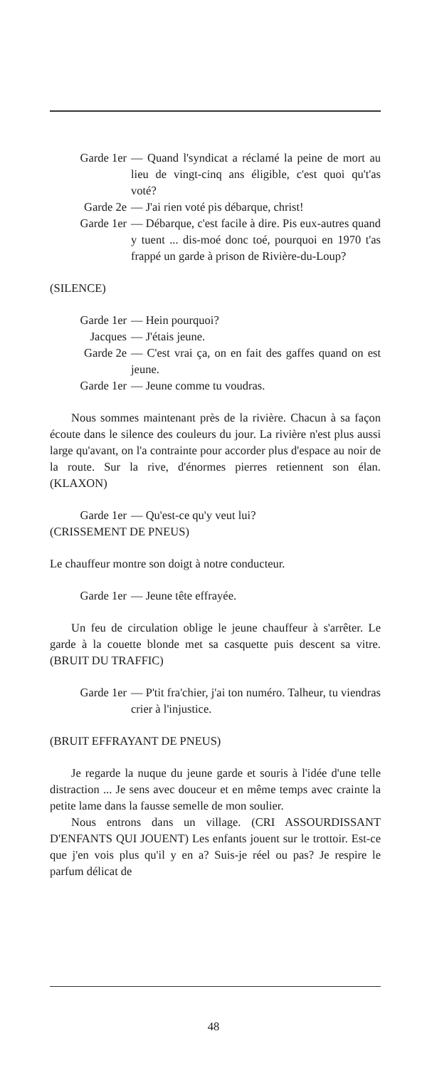Garde 1er — Quand l'syndicat a réclamé la peine de mort au lieu de vingt-cinq ans éligible, c'est quoi qu't'as voté?
Garde 2e — J'ai rien voté pis débarque, christ!
Garde 1er — Débarque, c'est facile à dire. Pis eux-autres quand y tuent ... dis-moé donc toé, pourquoi en 1970 t'as frappé un garde à prison de Rivière-du-Loup?
(SILENCE)
Garde 1er — Hein pourquoi?
Jacques — J'étais jeune.
Garde 2e — C'est vrai ça, on en fait des gaffes quand on est jeune.
Garde 1er — Jeune comme tu voudras.
Nous sommes maintenant près de la rivière. Chacun à sa façon écoute dans le silence des couleurs du jour. La rivière n'est plus aussi large qu'avant, on l'a contrainte pour accorder plus d'espace au noir de la route. Sur la rive, d'énormes pierres retiennent son élan. (KLAXON)
Garde 1er — Qu'est-ce qu'y veut lui?
(CRISSEMENT DE PNEUS)
Le chauffeur montre son doigt à notre conducteur.
Garde 1er — Jeune tête effrayée.
Un feu de circulation oblige le jeune chauffeur à s'arrêter. Le garde à la couette blonde met sa casquette puis descent sa vitre. (BRUIT DU TRAFFIC)
Garde 1er — P'tit fra'chier, j'ai ton numéro. Talheur, tu viendras crier à l'injustice.
(BRUIT EFFRAYANT DE PNEUS)
Je regarde la nuque du jeune garde et souris à l'idée d'une telle distraction ... Je sens avec douceur et en même temps avec crainte la petite lame dans la fausse semelle de mon soulier.
Nous entrons dans un village. (CRI ASSOURDISSANT D'ENFANTS QUI JOUENT) Les enfants jouent sur le trottoir. Est-ce que j'en vois plus qu'il y en a? Suis-je réel ou pas? Je respire le parfum délicat de
48